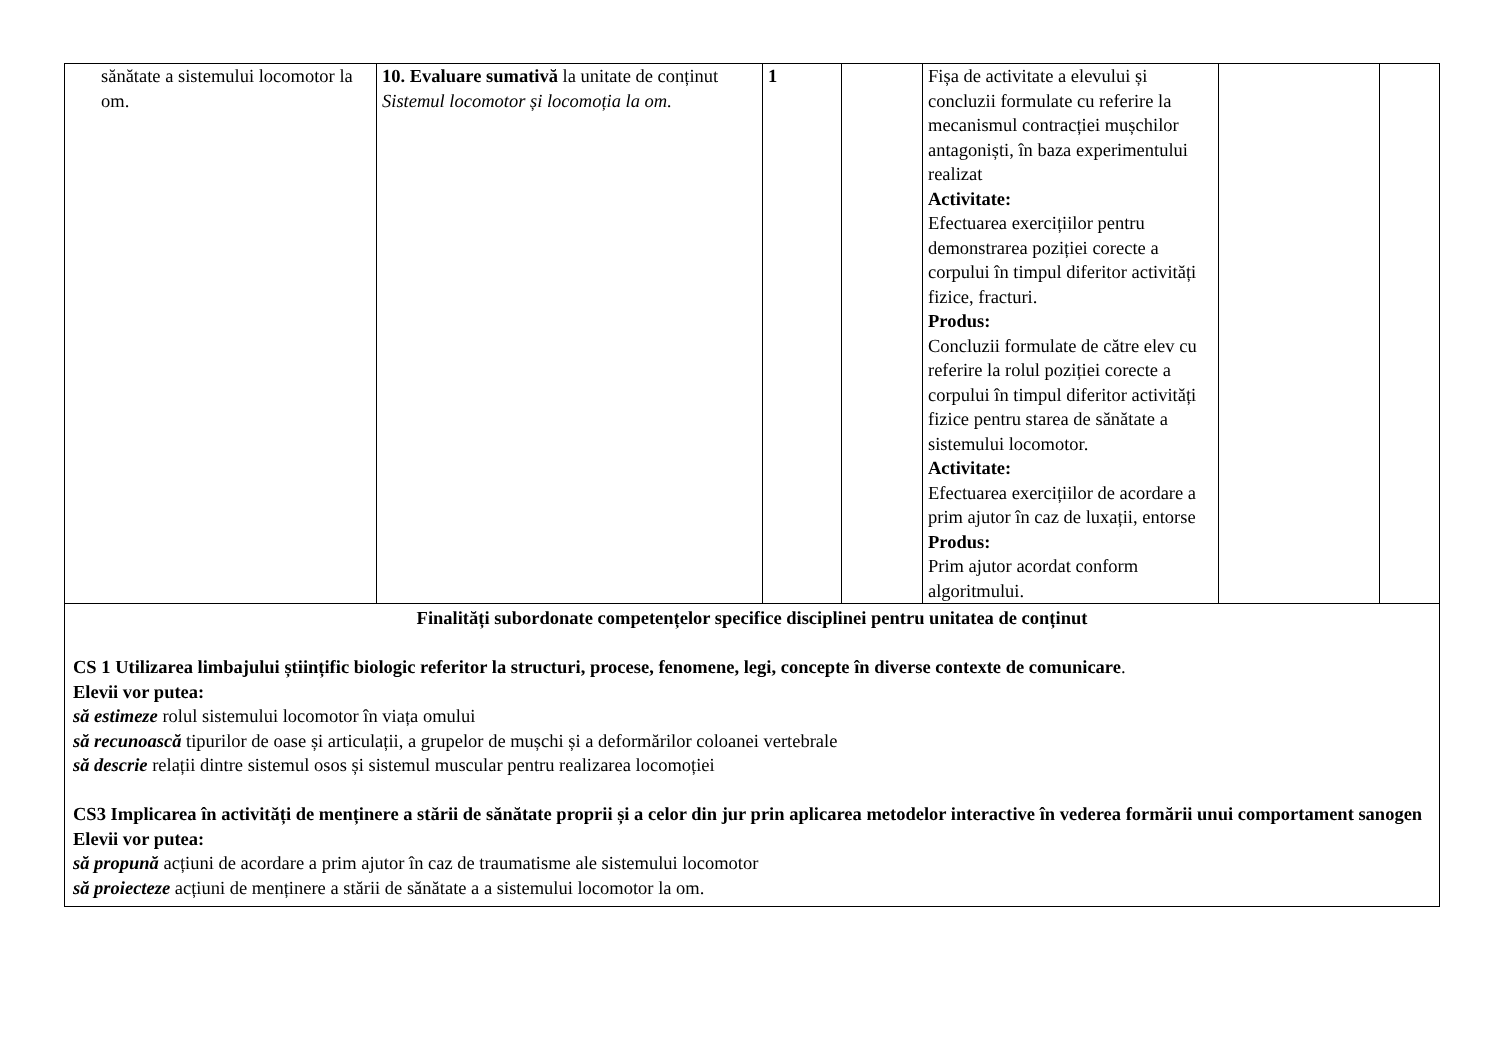| sănătate a sistemului locomotor la om. | 10. Evaluare sumativă la unitate de conținut Sistemul locomotor și locomoția la om. | 1 | | Fișa de activitate a elevului și concluzii formulate cu referire la mecanismul contracției mușchilor antagoniști, în baza experimentului realizat Activitate: Efectuarea exercițiilor pentru demonstrarea poziției corecte a corpului în timpul diferitor activități fizice, fracturi. Produs: Concluzii formulate de către elev cu referire la rolul poziției corecte a corpului în timpul diferitor activități fizice pentru starea de sănătate a sistemului locomotor. Activitate: Efectuarea exercițiilor de acordare a prim ajutor în caz de luxații, entorse Produs: Prim ajutor acordat conform algoritmului. | | |
| Finalități subordonate competențelor specifice disciplinei pentru unitatea de conținut CS 1 Utilizarea limbajului științific biologic referitor la structuri, procese, fenomene, legi, concepte în diverse contexte de comunicare . Elevii vor putea: să estimeze rolul sistemului locomotor în viața omului să recunoască tipurilor de oase și articulații, a grupelor de mușchi și a deformărilor coloanei vertebrale să descrie relații dintre sistemul osos și sistemul muscular pentru realizarea locomoției CS3 Implicarea în activități de menținere a stării de sănătate proprii și a celor din jur prin aplicarea metodelor interactive în vederea formării unui comportament sanogen Elevii vor putea: să propună acțiuni de acordare a prim ajutor în caz de traumatisme ale sistemului locomotor să proiecteze acțiuni de menținere a stării de sănătate a a sistemului locomotor la om. | | | | | | |